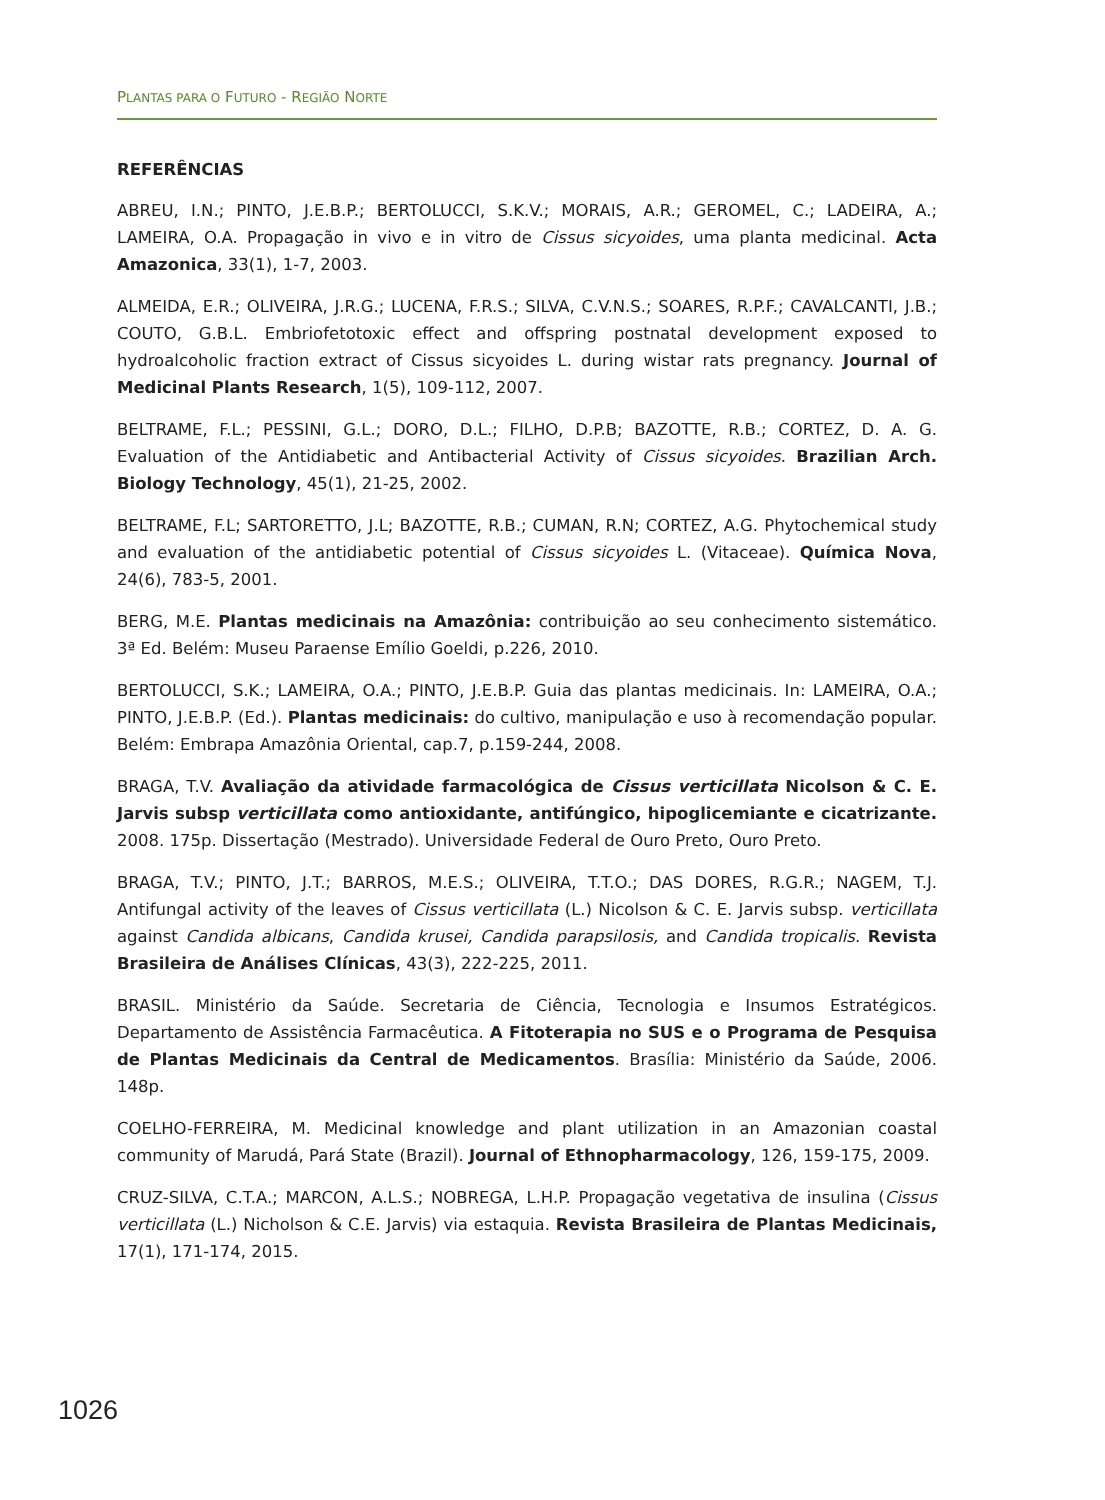PLANTAS PARA O FUTURO - REGIÃO NORTE
REFERÊNCIAS
ABREU, I.N.; PINTO, J.E.B.P.; BERTOLUCCI, S.K.V.; MORAIS, A.R.; GEROMEL, C.; LADEIRA, A.; LAMEIRA, O.A. Propagação in vivo e in vitro de Cissus sicyoides, uma planta medicinal. Acta Amazonica, 33(1), 1-7, 2003.
ALMEIDA, E.R.; OLIVEIRA, J.R.G.; LUCENA, F.R.S.; SILVA, C.V.N.S.; SOARES, R.P.F.; CAVALCANTI, J.B.; COUTO, G.B.L. Embriofetotoxic effect and offspring postnatal development exposed to hydroalcoholic fraction extract of Cissus sicyoides L. during wistar rats pregnancy. Journal of Medicinal Plants Research, 1(5), 109-112, 2007.
BELTRAME, F.L.; PESSINI, G.L.; DORO, D.L.; FILHO, D.P.B; BAZOTTE, R.B.; CORTEZ, D. A. G. Evaluation of the Antidiabetic and Antibacterial Activity of Cissus sicyoides. Brazilian Arch. Biology Technology, 45(1), 21-25, 2002.
BELTRAME, F.L; SARTORETTO, J.L; BAZOTTE, R.B.; CUMAN, R.N; CORTEZ, A.G. Phytochemical study and evaluation of the antidiabetic potential of Cissus sicyoides L. (Vitaceae). Química Nova, 24(6), 783-5, 2001.
BERG, M.E. Plantas medicinais na Amazônia: contribuição ao seu conhecimento sistemático. 3ª Ed. Belém: Museu Paraense Emílio Goeldi, p.226, 2010.
BERTOLUCCI, S.K.; LAMEIRA, O.A.; PINTO, J.E.B.P. Guia das plantas medicinais. In: LAMEIRA, O.A.; PINTO, J.E.B.P. (Ed.). Plantas medicinais: do cultivo, manipulação e uso à recomendação popular. Belém: Embrapa Amazônia Oriental, cap.7, p.159-244, 2008.
BRAGA, T.V. Avaliação da atividade farmacológica de Cissus verticillata Nicolson & C. E. Jarvis subsp verticillata como antioxidante, antifúngico, hipoglicemiante e cicatrizante. 2008. 175p. Dissertação (Mestrado). Universidade Federal de Ouro Preto, Ouro Preto.
BRAGA, T.V.; PINTO, J.T.; BARROS, M.E.S.; OLIVEIRA, T.T.O.; DAS DORES, R.G.R.; NAGEM, T.J. Antifungal activity of the leaves of Cissus verticillata (L.) Nicolson & C. E. Jarvis subsp. verticillata against Candida albicans, Candida krusei, Candida parapsilosis, and Candida tropicalis. Revista Brasileira de Análises Clínicas, 43(3), 222-225, 2011.
BRASIL. Ministério da Saúde. Secretaria de Ciência, Tecnologia e Insumos Estratégicos. Departamento de Assistência Farmacêutica. A Fitoterapia no SUS e o Programa de Pesquisa de Plantas Medicinais da Central de Medicamentos. Brasília: Ministério da Saúde, 2006. 148p.
COELHO-FERREIRA, M. Medicinal knowledge and plant utilization in an Amazonian coastal community of Marudá, Pará State (Brazil). Journal of Ethnopharmacology, 126, 159-175, 2009.
CRUZ-SILVA, C.T.A.; MARCON, A.L.S.; NOBREGA, L.H.P. Propagação vegetativa de insulina (Cissus verticillata (L.) Nicholson & C.E. Jarvis) via estaquia. Revista Brasileira de Plantas Medicinais, 17(1), 171-174, 2015.
1026